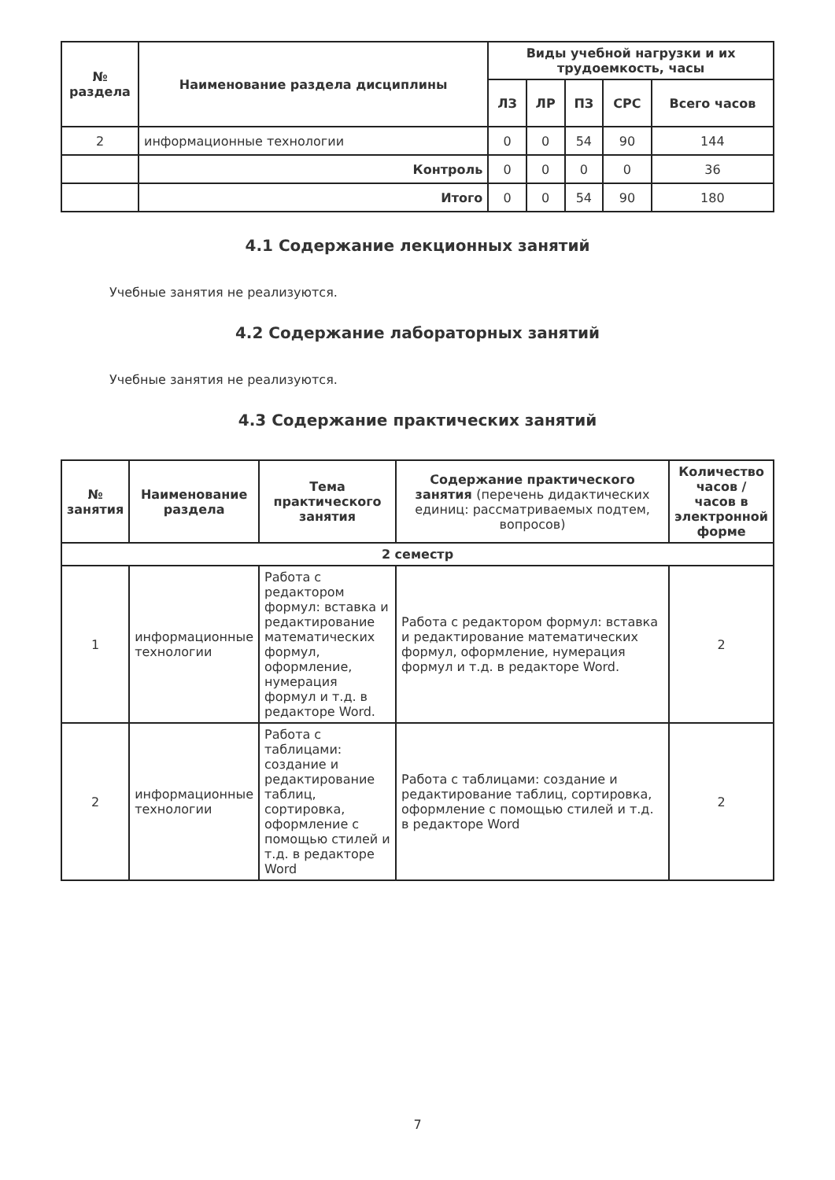| № раздела | Наименование раздела дисциплины | Виды учебной нагрузки и их трудоемкость, часы | | | | |
| --- | --- | --- | --- | --- | --- | --- |
| | | ЛЗ | ЛР | ПЗ | СРС | Всего часов |
| 2 | информационные технологии | 0 | 0 | 54 | 90 | 144 |
| | Контроль | 0 | 0 | 0 | 0 | 36 |
| | Итого | 0 | 0 | 54 | 90 | 180 |
4.1 Содержание лекционных занятий
Учебные занятия не реализуются.
4.2 Содержание лабораторных занятий
Учебные занятия не реализуются.
4.3 Содержание практических занятий
| № занятия | Наименование раздела | Тема практического занятия | Содержание практического занятия (перечень дидактических единиц: рассматриваемых подтем, вопросов) | Количество часов / часов в электронной форме |
| --- | --- | --- | --- | --- |
| 2 семестр | | | | |
| 1 | информационные технологии | Работа с редактором формул: вставка и редактирование математических формул, оформление, нумерация формул и т.д. в редакторе Word. | Работа с редактором формул: вставка и редактирование математических формул, оформление, нумерация формул и т.д. в редакторе Word. | 2 |
| 2 | информационные технологии | Работа с таблицами: создание и редактирование таблиц, сортировка, оформление с помощью стилей и т.д. в редакторе Word | Работа с таблицами: создание и редактирование таблиц, сортировка, оформление с помощью стилей и т.д. в редакторе Word | 2 |
7